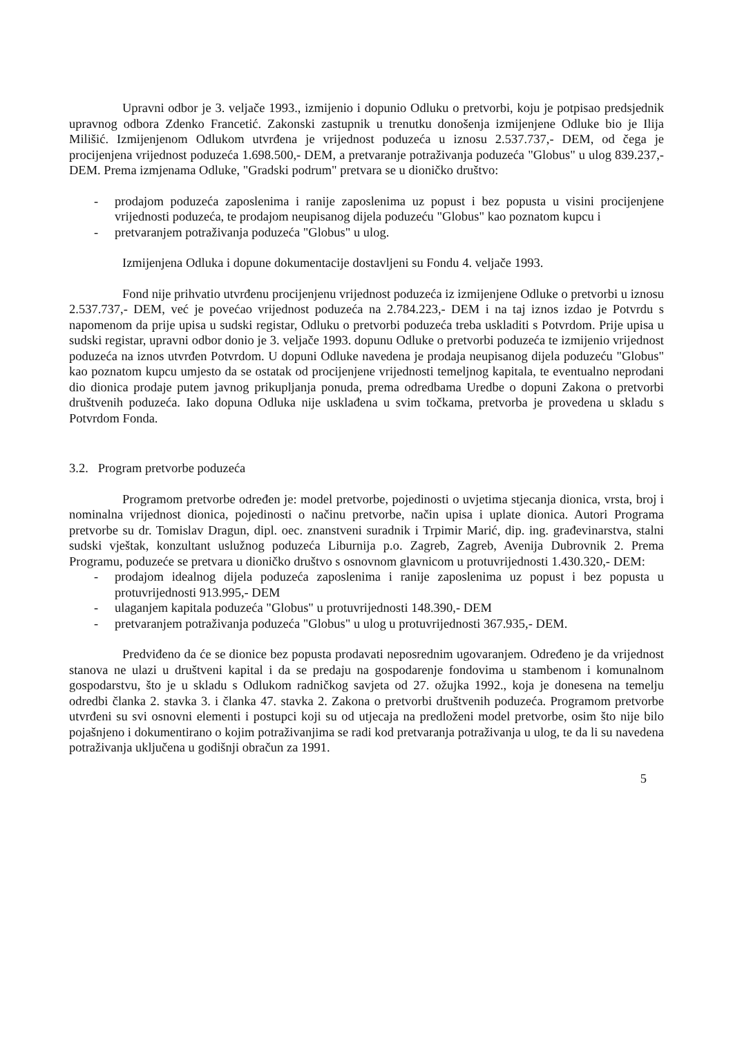Upravni odbor je 3. veljače 1993., izmijenio i dopunio Odluku o pretvorbi, koju je potpisao predsjednik upravnog odbora Zdenko Francetić. Zakonski zastupnik u trenutku donošenja izmijenjene Odluke bio je Ilija Milišić. Izmijenjenom Odlukom utvrđena je vrijednost poduzeća u iznosu 2.537.737,- DEM, od čega je procijenjena vrijednost poduzeća 1.698.500,- DEM, a pretvaranje potraživanja poduzeća "Globus" u ulog 839.237,- DEM. Prema izmjenama Odluke, "Gradski podrum" pretvara se u dioničko društvo:
- prodajom poduzeća zaposlenima i ranije zaposlenima uz popust i bez popusta u visini procijenjene vrijednosti poduzeća, te prodajom neupisanog dijela poduzeću "Globus" kao poznatom kupcu i
- pretvaranjem potraživanja poduzeća "Globus" u ulog.
Izmijenjena Odluka i dopune dokumentacije dostavljeni su Fondu 4. veljače 1993.
Fond nije prihvatio utvrđenu procijenjenu vrijednost poduzeća iz izmijenjene Odluke o pretvorbi u iznosu 2.537.737,- DEM, već je povećao vrijednost poduzeća na 2.784.223,- DEM i na taj iznos izdao je Potvrdu s napomenom da prije upisa u sudski registar, Odluku o pretvorbi poduzeća treba uskladiti s Potvrdom. Prije upisa u sudski registar, upravni odbor donio je 3. veljače 1993. dopunu Odluke o pretvorbi poduzeća te izmijenio vrijednost poduzeća na iznos utvrđen Potvrdom. U dopuni Odluke navedena je prodaja neupisanog dijela poduzeću "Globus" kao poznatom kupcu umjesto da se ostatak od procijenjene vrijednosti temeljnog kapitala, te eventualno neprodani dio dionica prodaje putem javnog prikupljanja ponuda, prema odredbama Uredbe o dopuni Zakona o pretvorbi društvenih poduzeća. Iako dopuna Odluka nije usklađena u svim točkama, pretvorba je provedena u skladu s Potvrdom Fonda.
3.2. Program pretvorbe poduzeća
Programom pretvorbe određen je: model pretvorbe, pojedinosti o uvjetima stjecanja dionica, vrsta, broj i nominalna vrijednost dionica, pojedinosti o načinu pretvorbe, način upisa i uplate dionica. Autori Programa pretvorbe su dr. Tomislav Dragun, dipl. oec. znanstveni suradnik i Trpimir Marić, dip. ing. građevinarstva, stalni sudski vještak, konzultant uslužnog poduzeća Liburnija p.o. Zagreb, Zagreb, Avenija Dubrovnik 2. Prema Programu, poduzeće se pretvara u dioničko društvo s osnovnom glavnicom u protuvrijednosti 1.430.320,- DEM:
- prodajom idealnog dijela poduzeća zaposlenima i ranije zaposlenima uz popust i bez popusta u protuvrijednosti 913.995,- DEM
- ulaganjem kapitala poduzeća "Globus" u protuvrijednosti 148.390,- DEM
- pretvaranjem potraživanja poduzeća "Globus" u ulog u protuvrijednosti 367.935,- DEM.
Predviđeno da će se dionice bez popusta prodavati neposrednim ugovaranjem. Određeno je da vrijednost stanova ne ulazi u društveni kapital i da se predaju na gospodarenje fondovima u stambenom i komunalnom gospodarstvu, što je u skladu s Odlukom radničkog savjeta od 27. ožujka 1992., koja je donesena na temelju odredbi članka 2. stavka 3. i članka 47. stavka 2. Zakona o pretvorbi društvenih poduzeća. Programom pretvorbe utvrđeni su svi osnovni elementi i postupci koji su od utjecaja na predloženi model pretvorbe, osim što nije bilo pojašnjeno i dokumentirano o kojim potraživanjima se radi kod pretvaranja potraživanja u ulog, te da li su navedena potraživanja uključena u godišnji obračun za 1991.
5